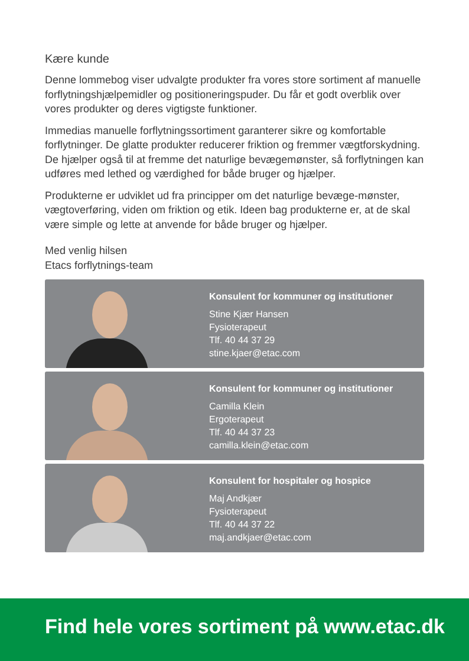Kære kunde
Denne lommebog viser udvalgte produkter fra vores store sortiment af manuelle forflytningshjælpemidler og positioneringspuder. Du får et godt overblik over vores produkter og deres vigtigste funktioner.
Immedias manuelle forflytningssortiment garanterer sikre og komfortable forflytninger. De glatte produkter reducerer friktion og fremmer vægtforskydning. De hjælper også til at fremme det naturlige bevægemønster, så forflytningen kan udføres med lethed og værdighed for både bruger og hjælper.
Produkterne er udviklet ud fra principper om det naturlige bevæge-mønster, vægtoverføring, viden om friktion og etik. Ideen bag produkterne er, at de skal være simple og lette at anvende for både bruger og hjælper.
Med venlig hilsen
Etacs forflytnings-team
Konsulent for kommuner og institutioner
Stine Kjær Hansen
Fysioterapeut
Tlf. 40 44 37 29
stine.kjaer@etac.com
Konsulent for kommuner og institutioner
Camilla Klein
Ergoterapeut
Tlf. 40 44 37 23
camilla.klein@etac.com
Konsulent for hospitaler og hospice
Maj Andkjær
Fysioterapeut
Tlf. 40 44 37 22
maj.andkjaer@etac.com
Find hele vores sortiment på www.etac.dk